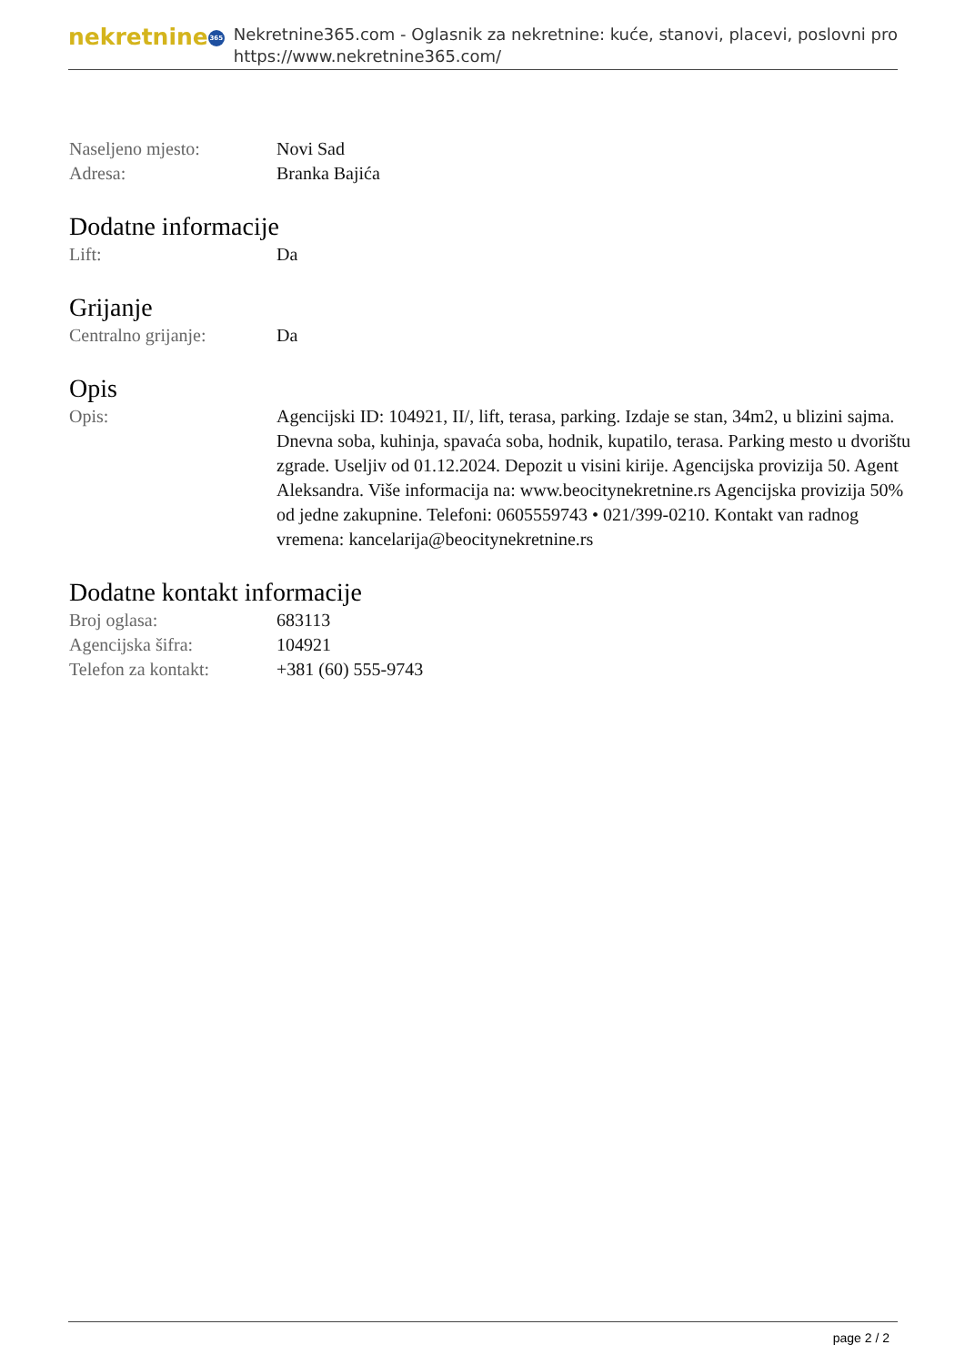nekretnine 365
Nekretnine365.com - Oglasnik za nekretnine: kuće, stanovi, placevi, poslovni pro
https://www.nekretnine365.com/
Naseljeno mjesto: Novi Sad
Adresa: Branka Bajića
Dodatne informacije
Lift: Da
Grijanje
Centralno grijanje: Da
Opis
Opis: Agencijski ID: 104921, II/, lift, terasa, parking. Izdaje se stan, 34m2, u blizini sajma. Dnevna soba, kuhinja, spavaća soba, hodnik, kupatilo, terasa. Parking mesto u dvorištu zgrade. Useljiv od 01.12.2024. Depozit u visini kirije. Agencijska provizija 50. Agent Aleksandra. Više informacija na: www.beocitynekretnine.rs Agencijska provizija 50% od jedne zakupnine. Telefoni: 0605559743 • 021/399-0210. Kontakt van radnog vremena: kancelarija@beocitynekretnine.rs
Dodatne kontakt informacije
Broj oglasa: 683113
Agencijska šifra: 104921
Telefon za kontakt: +381 (60) 555-9743
page 2 / 2